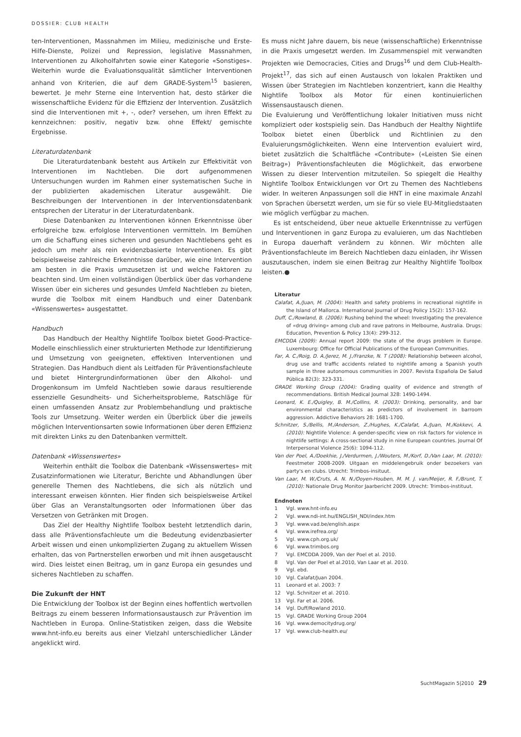DOSSIER: CLUB HEALTH
ten-Interventionen, Massnahmen im Milieu, medizinische und Erste-Hilfe-Dienste, Polizei und Repression, legislative Massnahmen, Interventionen zu Alkoholfahrten sowie einer Kategorie «Sonstiges». Weiterhin wurde die Evaluationsqualität sämtlicher Interventionen anhand von Kriterien, die auf dem GRADE-System<sup>15</sup> basieren, bewertet. Je mehr Sterne eine Intervention hat, desto stärker die wissenschaftliche Evidenz für die Effizienz der Intervention. Zusätzlich sind die Interventionen mit +, -, oder? versehen, um ihren Effekt zu kennzeichnen: positiv, negativ bzw. ohne Effekt/ gemischte Ergebnisse.
Literaturdatenbank
Die Literaturdatenbank besteht aus Artikeln zur Effektivität von Interventionen im Nachtleben. Die dort aufgenommenen Untersuchungen wurden im Rahmen einer systematischen Suche in der publizierten akademischen Literatur ausgewählt. Die Beschreibungen der Interventionen in der Interventionsdatenbank entsprechen der Literatur in der Literaturdatenbank.
Diese Datenbanken zu Interventionen können Erkenntnisse über erfolgreiche bzw. erfolglose Interventionen vermitteln. Im Bemühen um die Schaffung eines sicheren und gesunden Nachtlebens geht es jedoch um mehr als rein evidenzbasierte Interventionen. Es gibt beispielsweise zahlreiche Erkenntnisse darüber, wie eine Intervention am besten in die Praxis umzusetzen ist und welche Faktoren zu beachten sind. Um einen vollständigen Überblick über das vorhandene Wissen über ein sicheres und gesundes Umfeld Nachtleben zu bieten, wurde die Toolbox mit einem Handbuch und einer Datenbank «Wissenswertes» ausgestattet.
Handbuch
Das Handbuch der Healthy Nightlife Toolbox bietet Good-Practice-Modelle einschliesslich einer strukturierten Methode zur Identifizierung und Umsetzung von geeigneten, effektiven Interventionen und Strategien. Das Handbuch dient als Leitfaden für Präventionsfachleute und bietet Hintergrundinformationen über den Alkohol- und Drogenkonsum im Umfeld Nachtleben sowie daraus resultierende essenzielle Gesundheits- und Sicherheitsprobleme, Ratschläge für einen umfassenden Ansatz zur Problembehandlung und praktische Tools zur Umsetzung. Weiter werden ein Überblick über die jeweils möglichen Interventionsarten sowie Informationen über deren Effizienz mit direkten Links zu den Datenbanken vermittelt.
Datenbank «Wissenswertes»
Weiterhin enthält die Toolbox die Datenbank «Wissenswertes» mit Zusatzinformationen wie Literatur, Berichte und Abhandlungen über generelle Themen des Nachtlebens, die sich als nützlich und interessant erweisen könnten. Hier finden sich beispielsweise Artikel über Glas an Veranstaltungsorten oder Informationen über das Versetzen von Getränken mit Drogen.
Das Ziel der Healthy Nightlife Toolbox besteht letztendlich darin, dass alle Präventionsfachleute um die Bedeutung evidenzbasierter Arbeit wissen und einen unkomplizierten Zugang zu aktuellem Wissen erhalten, das von Partnerstellen erworben und mit ihnen ausgetauscht wird. Dies leistet einen Beitrag, um in ganz Europa ein gesundes und sicheres Nachtleben zu schaffen.
Die Zukunft der HNT
Die Entwicklung der Toolbox ist der Beginn eines hoffentlich wertvollen Beitrags zu einem besseren Informationsaustausch zur Prävention im Nachtleben in Europa. Online-Statistiken zeigen, dass die Website www.hnt-info.eu bereits aus einer Vielzahl unterschiedlicher Länder angeklickt wird.
Es muss nicht Jahre dauern, bis neue (wissenschaftliche) Erkenntnisse in die Praxis umgesetzt werden. Im Zusammenspiel mit verwandten Projekten wie Democracies, Cities and Drugs<sup>16</sup> und dem Club-Health-Projekt<sup>17</sup>, das sich auf einen Austausch von lokalen Praktiken und Wissen über Strategien im Nachtleben konzentriert, kann die Healthy Nightlife Toolbox als Motor für einen kontinuierlichen Wissensaustausch dienen.
Die Evaluierung und Veröffentlichung lokaler Initiativen muss nicht kompliziert oder kostspielig sein. Das Handbuch der Healthy Nightlife Toolbox bietet einen Überblick und Richtlinien zu den Evaluierungsmöglichkeiten. Wenn eine Intervention evaluiert wird, bietet zusätzlich die Schaltfläche «Contribute» («Leisten Sie einen Beitrag») Präventionsfachleuten die Möglichkeit, das erworbene Wissen zu dieser Intervention mitzuteilen. So spiegelt die Healthy Nightlife Toolbox Entwicklungen vor Ort zu Themen des Nachtlebens wider. In weiteren Anpassungen soll die HNT in eine maximale Anzahl von Sprachen übersetzt werden, um sie für so viele EU-Mitgliedstaaten wie möglich verfügbar zu machen.
Es ist entscheidend, über neue aktuelle Erkenntnisse zu verfügen und Interventionen in ganz Europa zu evaluieren, um das Nachtleben in Europa dauerhaft verändern zu können. Wir möchten alle Präventionsfachleute im Bereich Nachtleben dazu einladen, ihr Wissen auszutauschen, indem sie einen Beitrag zur Healthy Nightlife Toolbox leisten.●
Literatur
Calafat, A./Juan, M. (2004): Health and safety problems in recreational nightlife in the Island of Mallorca. International Journal of Drug Policy 15(2): 157-162.
Duff, C./Rowland, B. (2006): Rushing behind the wheel: Investigating the prevalence of «drug driving» among club and rave patrons in Melbourne, Australia. Drugs: Education, Prevention & Policy 13(4): 299-312.
EMCDDA (2009): Annual report 2009: the state of the drugs problem in Europe. Luxembourg: Office for Official Publications of the European Communities.
Far, A. C./Roig, D. A./Jerez, M. J./Franzke, N. T (2008): Relationship between alcohol, drug use and traffic accidents related to nightlife among a Spanish youth sample in three autonomous communities in 2007. Revista Española De Salud Pública 82(3): 323-331.
GRADE Working Group (2004): Grading quality of evidence and strength of recommendations. British Medical Journal 328: 1490-1494.
Leonard, K. E./Quigley, B. M./Collins, R. (2003): Drinking, personality, and bar environmental characteristics as predictors of involvement in barroom aggression. Addictive Behaviors 28: 1681-1700.
Schnitzer, S./Bellis, M./Anderson, Z./Hughes, K./Calafat, A./Juan, M./Kokkevi, A.(2010): Nightlife Violence: A gender-specific view on risk factors for violence in nightlife settings: A cross-sectional study in nine European countries. Journal Of Interpersonal Violence 25(6): 1094-112.
Van der Poel, A./Doekhie, J./Verdurmen, J./Wouters, M./Korf, D./Van Laar, M. (2010): Feestmeter 2008-2009. Uitgaan en middelengebruik onder bezoekers van party's en clubs. Utrecht: Trimbos-insituut.
Van Laar, M. W./Cruts, A. N. N./Ooyen-Houben, M. M. J. van/Meijer, R. F./Brunt, T. (2010): Nationale Drug Monitor Jaarbericht 2009. Utrecht: Trimbos-instituut.
Endnoten
1 Vgl. www.hnt-info.eu
2 Vgl. www.ndi-int.hu/ENGLISH_NDI/index.htm
3 Vgl. www.vad.be/english.aspx
4 Vgl. www.irefrea.org/
5 Vgl. www.cph.org.uk/
6 Vgl. www.trimbos.org
7 Vgl. EMCDDA 2009, Van der Poel et al. 2010.
8 Vgl. Van der Poel et al.2010, Van Laar et al. 2010.
9 Vgl. ebd.
10 Vgl. Calafat/Juan 2004.
11 Leonard et al. 2003: 7
12 Vgl. Schnitzer et al. 2010.
13 Vgl. Far et al. 2006.
14 Vgl. Duff/Rowland 2010.
15 Vgl. GRADE Working Group 2004
16 Vgl. www.democitydrug.org/
17 Vgl. www.club-health.eu/
SuchtMagazin 5|2010 29